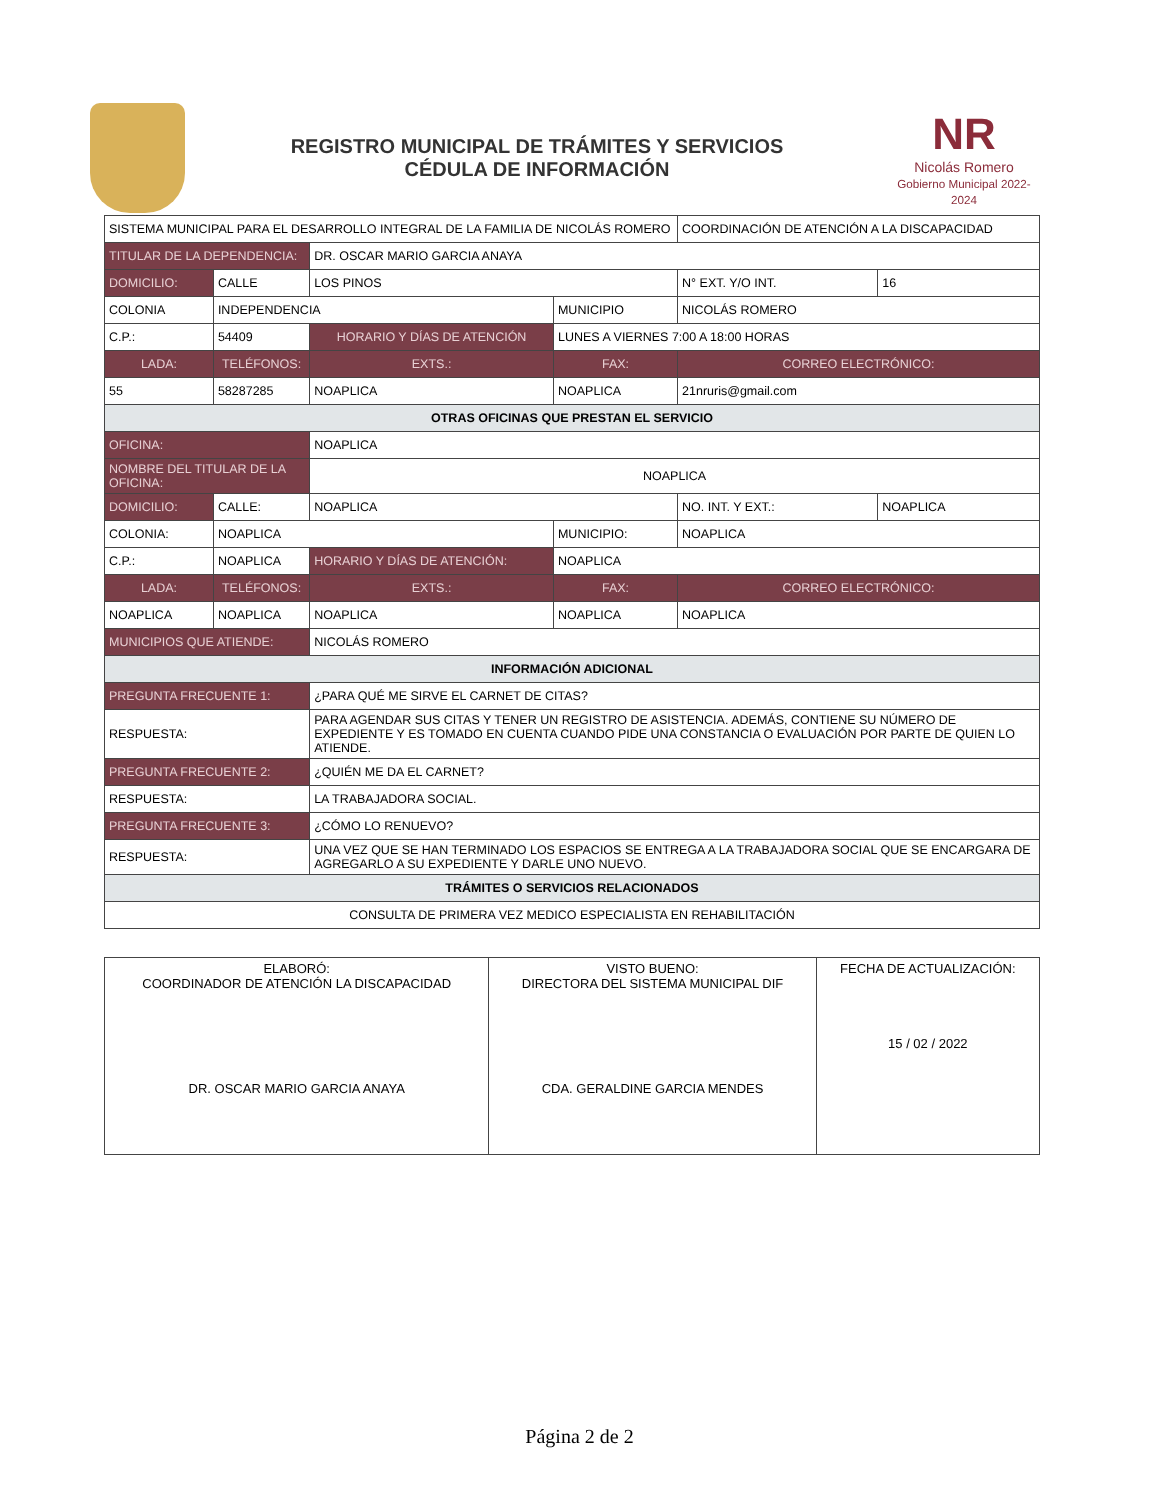REGISTRO MUNICIPAL DE TRÁMITES Y SERVICIOS
CÉDULA DE INFORMACIÓN
NR
Nicolás Romero
Gobierno Municipal 2022-2024
| SISTEMA MUNICIPAL PARA EL DESARROLLO INTEGRAL DE LA FAMILIA DE NICOLÁS ROMERO | | | | | | COORDINACIÓN DE ATENCIÓN A LA DISCAPACIDAD | | |
| TITULAR DE LA DEPENDENCIA: | | | DR. OSCAR MARIO GARCIA ANAYA | | | | | |
| DOMICILIO: | CALLE | LOS PINOS | | | | | N° EXT. Y/O INT. | 16 |
| COLONIA | INDEPENDENCIA | | | | MUNICIPIO | NICOLÁS ROMERO | | |
| C.P.: | 54409 | | HORARIO Y DÍAS DE ATENCIÓN | | LUNES A VIERNES 7:00 A 18:00 HORAS | | | |
| LADA: | TELÉFONOS: | | | EXTS.: | FAX: | | CORREO ELECTRÓNICO: | |
| 55 | 58287285 | | | NOAPLICA | NOAPLICA | | 21nruris@gmail.com | |
| OTRAS OFICINAS QUE PRESTAN EL SERVICIO | | | | | | | | |
| OFICINA: | | NOAPLICA | | | | | | |
| NOMBRE DEL TITULAR DE LA OFICINA: | | | NOAPLICA | | | | | |
| DOMICILIO: | CALLE: | NOAPLICA | | | | | NO. INT. Y EXT.: | NOAPLICA |
| COLONIA: | NOAPLICA | | | | MUNICIPIO: | NOAPLICA | | |
| C.P.: | NOAPLICA | | HORARIO Y DÍAS DE ATENCIÓN: | | NOAPLICA | | | |
| LADA: | TELÉFONOS: | | | EXTS.: | FAX: | | CORREO ELECTRÓNICO: | |
| NOAPLICA | NOAPLICA | | | NOAPLICA | NOAPLICA | | NOAPLICA | |
| MUNICIPIOS QUE ATIENDE: | | NICOLÁS ROMERO | | | | | | |
| INFORMACIÓN ADICIONAL | | | | | | | | |
| PREGUNTA FRECUENTE 1: | | ¿PARA QUÉ ME SIRVE EL CARNET DE CITAS? | | | | | | |
| RESPUESTA: | | PARA AGENDAR SUS CITAS Y TENER UN REGISTRO DE ASISTENCIA. ADEMÁS, CONTIENE SU NÚMERO DE EXPEDIENTE Y ES TOMADO EN CUENTA CUANDO PIDE UNA CONSTANCIA O EVALUACIÓN POR PARTE DE QUIEN LO ATIENDE. | | | | | | |
| PREGUNTA FRECUENTE 2: | | ¿QUIÉN ME DA EL CARNET? | | | | | | |
| RESPUESTA: | | LA TRABAJADORA SOCIAL. | | | | | | |
| PREGUNTA FRECUENTE 3: | | ¿CÓMO LO RENUEVO? | | | | | | |
| RESPUESTA: | | UNA VEZ QUE SE HAN TERMINADO LOS ESPACIOS SE ENTREGA A LA TRABAJADORA SOCIAL QUE SE ENCARGARA DE AGREGARLO A SU EXPEDIENTE Y DARLE UNO NUEVO. | | | | | | |
| TRÁMITES O SERVICIOS RELACIONADOS | | | | | | | | |
| CONSULTA DE PRIMERA VEZ MEDICO ESPECIALISTA EN REHABILITACIÓN | | | | | | | | |
| ELABORÓ: COORDINADOR DE ATENCIÓN LA DISCAPACIDAD DR. OSCAR MARIO GARCIA ANAYA | VISTO BUENO: DIRECTORA DEL SISTEMA MUNICIPAL DIF CDA. GERALDINE GARCIA MENDES | FECHA DE ACTUALIZACIÓN: 15 / 02 / 2022 |
Página 2 de 2